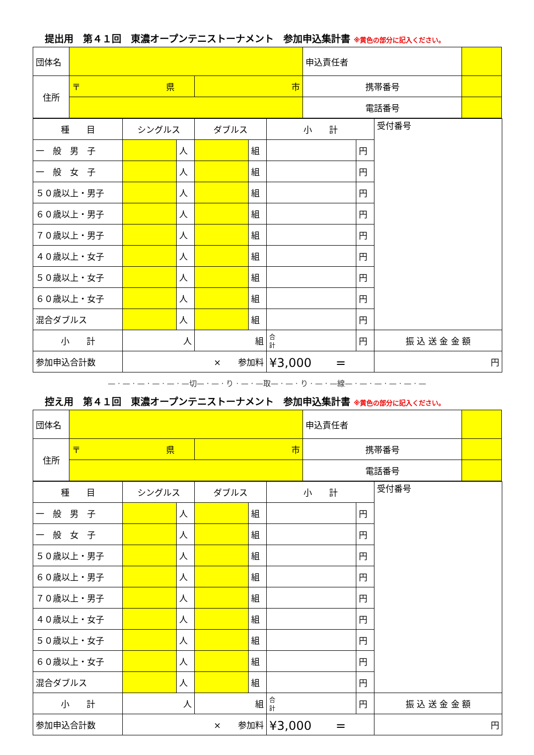提出用　第４１回　東濃オープンテニストーナメント　参加申込集計書 ※黄色の部分に記入ください。
| 団体名 | | | 申込責任者 | |
| 住所 | 〒 県 | 市 | 携帯番号 | |
| | | | 電話番号 | |
| 種 目 | シングルス | | ダブルス | | 小 計 | | 受付番号 |
| 一 般 男 子 | | 人 | | 組 | | 円 | |
| 一 般 女 子 | | 人 | | 組 | | 円 | |
| ５０歳以上・男子 | | 人 | | 組 | | 円 | |
| ６０歳以上・男子 | | 人 | | 組 | | 円 | |
| ７０歳以上・男子 | | 人 | | 組 | | 円 | |
| ４０歳以上・女子 | | 人 | | 組 | | 円 | |
| ５０歳以上・女子 | | 人 | | 組 | | 円 | |
| ６０歳以上・女子 | | 人 | | 組 | | 円 | |
| 混合ダブルス | | 人 | | 組 | | 円 | |
| 小 計 | 人 | | 組 | | 合 計 | 円 | 振 込 送 金 金 額 |
| 参加申込合計数 | × 参加料 | | | | ¥3,000 = | | 円 |
— · — · — · — · — · —切— · — · り · — · —取— · — · り · — · —線— · — · — · — · — · —
控え用　第４１回　東濃オープンテニストーナメント　参加申込集計書 ※黄色の部分に記入ください。
| 団体名 | | | 申込責任者 | |
| 住所 | 〒 県 | 市 | 携帯番号 | |
| | | | 電話番号 | |
| 種 目 | シングルス | | ダブルス | | 小 計 | | 受付番号 |
| 一 般 男 子 | | 人 | | 組 | | 円 | |
| 一 般 女 子 | | 人 | | 組 | | 円 | |
| ５０歳以上・男子 | | 人 | | 組 | | 円 | |
| ６０歳以上・男子 | | 人 | | 組 | | 円 | |
| ７０歳以上・男子 | | 人 | | 組 | | 円 | |
| ４０歳以上・女子 | | 人 | | 組 | | 円 | |
| ５０歳以上・女子 | | 人 | | 組 | | 円 | |
| ６０歳以上・女子 | | 人 | | 組 | | 円 | |
| 混合ダブルス | | 人 | | 組 | | 円 | |
| 小 計 | 人 | | 組 | | 合 計 | 円 | 振 込 送 金 金 額 |
| 参加申込合計数 | × 参加料 | | | | ¥3,000 = | | 円 |